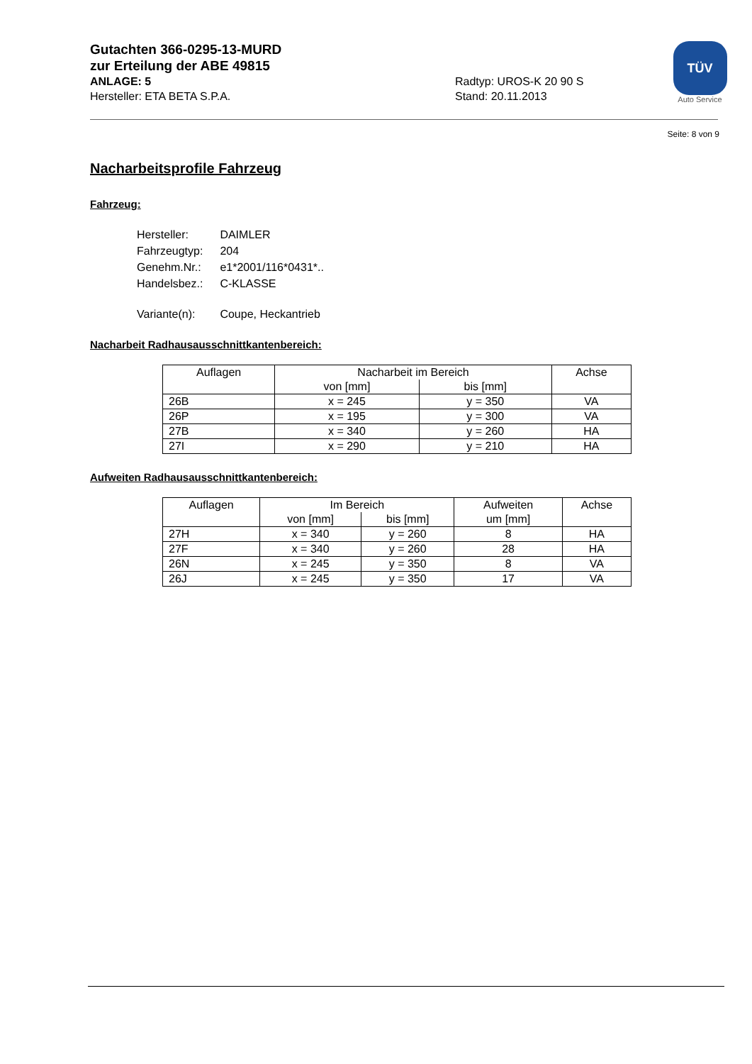Gutachten 366-0295-13-MURD
zur Erteilung der ABE 49815
ANLAGE: 5 Radtyp: UROS-K 20 90 S
Hersteller: ETA BETA S.P.A. Stand: 20.11.2013
TÜV
Auto Service
Seite: 8 von 9
Nacharbeitsprofile Fahrzeug
Fahrzeug:
| Hersteller: | DAIMLER |
| Fahrzeugtyp: | 204 |
| Genehm.Nr.: | e1*2001/116*0431*.. |
| Handelsbez.: | C-KLASSE |
| Variante(n): | Coupe, Heckantrieb |
Nacharbeit Radhausausschnittkantenbereich:
| Auflagen | Nacharbeit im Bereich | | Achse |
| --- | --- | --- | --- |
| | von [mm] | bis [mm] | |
| 26B | x = 245 | y = 350 | VA |
| 26P | x = 195 | y = 300 | VA |
| 27B | x = 340 | y = 260 | HA |
| 27I | x = 290 | y = 210 | HA |
Aufweiten Radhausausschnittkantenbereich:
| Auflagen | Im Bereich | | Aufweiten um [mm] | Achse |
| --- | --- | --- | --- | --- |
| | von [mm] | bis [mm] | | |
| 27H | x = 340 | y = 260 | 8 | HA |
| 27F | x = 340 | y = 260 | 28 | HA |
| 26N | x = 245 | y = 350 | 8 | VA |
| 26J | x = 245 | y = 350 | 17 | VA |